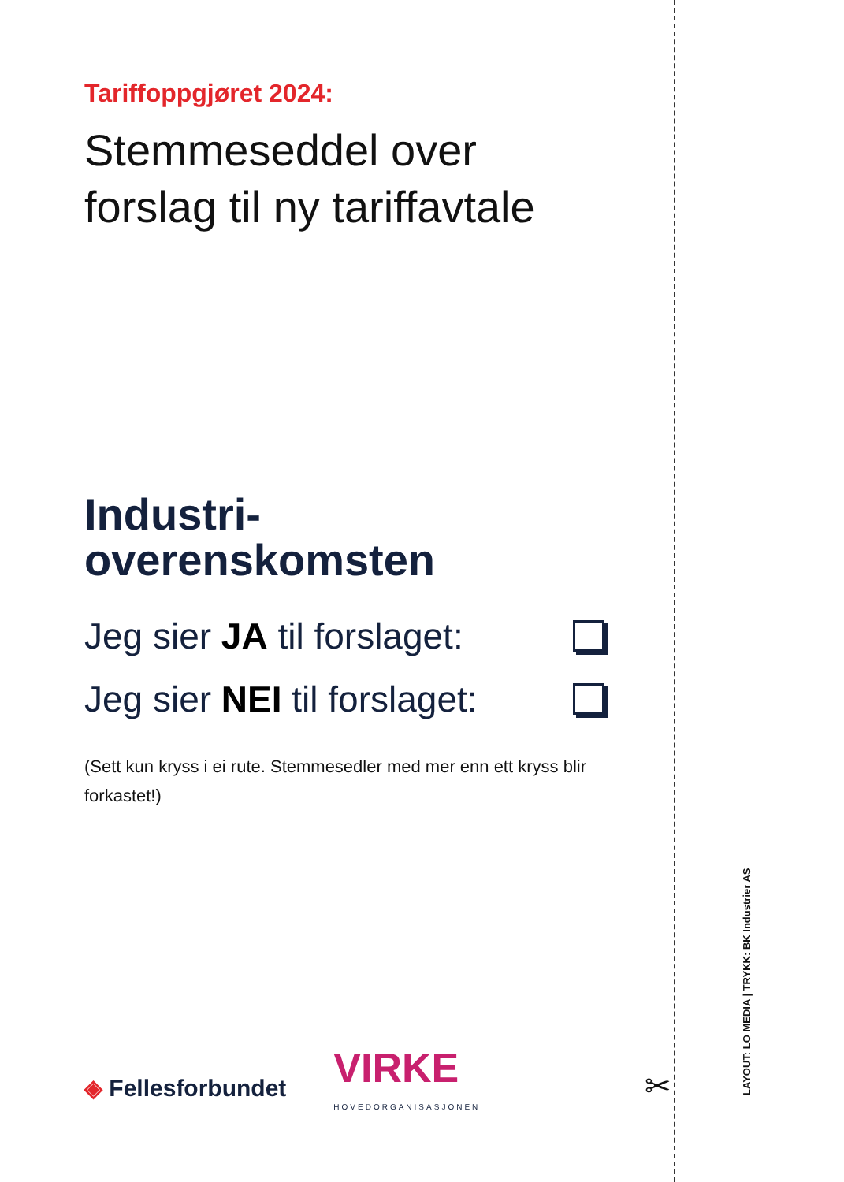Tariffoppgjøret 2024:
Stemmeseddel over
forslag til ny tariffavtale
Industri-
overenskomsten
Jeg sier JA til forslaget:
Jeg sier NEI til forslaget:
(Sett kun kryss i ei rute. Stemmesedler med mer enn ett kryss blir forkastet!)
◈ Fellesforbundet
VIRKE
HOVEDORGANISASJONEN
✂ LAYOUT: LO MEDIA | TRYKK: BK Industrier AS